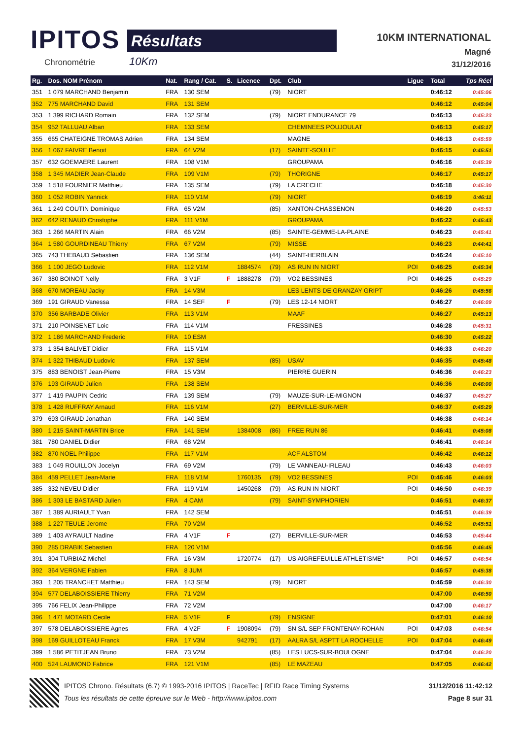IPITOS
Chronométrie
Résultats
10Km
10KM INTERNATIONAL
Magné
31/12/2016
| Rg. | Dos. NOM Prénom | Nat. | Rang / Cat. | S. | Licence | Dpt. | Club | Ligue | Total | Tps Réel |
| --- | --- | --- | --- | --- | --- | --- | --- | --- | --- | --- |
| 351 | 1 079 MARCHAND Benjamin | FRA | 130 SEM | | | (79) | NIORT | | 0:46:12 | 0:45:06 |
| 352 | 775 MARCHAND David | FRA | 131 SEM | | | | | | 0:46:12 | 0:45:04 |
| 353 | 1 399 RICHARD Romain | FRA | 132 SEM | | | (79) | NIORT ENDURANCE 79 | | 0:46:13 | 0:45:23 |
| 354 | 952 TALLUAU Alban | FRA | 133 SEM | | | | CHEMINEES POUJOULAT | | 0:46:13 | 0:45:17 |
| 355 | 665 CHATEIGNE TROMAS Adrien | FRA | 134 SEM | | | | MAGNE | | 0:46:13 | 0:45:59 |
| 356 | 1 067 FAIVRE Benoit | FRA | 64 V2M | | | (17) | SAINTE-SOULLE | | 0:46:15 | 0:45:51 |
| 357 | 632 GOEMAERE Laurent | FRA | 108 V1M | | | | GROUPAMA | | 0:46:16 | 0:45:39 |
| 358 | 1 345 MADIER Jean-Claude | FRA | 109 V1M | | | (79) | THORIGNE | | 0:46:17 | 0:45:17 |
| 359 | 1 518 FOURNIER Matthieu | FRA | 135 SEM | | | (79) | LA CRECHE | | 0:46:18 | 0:45:30 |
| 360 | 1 052 ROBIN Yannick | FRA | 110 V1M | | | (79) | NIORT | | 0:46:19 | 0:46:11 |
| 361 | 1 249 COUTIN Dominique | FRA | 65 V2M | | | (85) | XANTON-CHASSENON | | 0:46:20 | 0:45:53 |
| 362 | 642 RENAUD Christophe | FRA | 111 V1M | | | | GROUPAMA | | 0:46:22 | 0:45:43 |
| 363 | 1 266 MARTIN Alain | FRA | 66 V2M | | | (85) | SAINTE-GEMME-LA-PLAINE | | 0:46:23 | 0:45:41 |
| 364 | 1 580 GOURDINEAU Thierry | FRA | 67 V2M | | | (79) | MISSE | | 0:46:23 | 0:44:41 |
| 365 | 743 THEBAUD Sebastien | FRA | 136 SEM | | | (44) | SAINT-HERBLAIN | | 0:46:24 | 0:45:10 |
| 366 | 1 100 JEGO Ludovic | FRA | 112 V1M | | 1884574 | (79) | AS RUN IN NIORT | POI | 0:46:25 | 0:45:34 |
| 367 | 380 BOINOT Nelly | FRA | 3 V1F | F | 1888278 | (79) | VO2 BESSINES | POI | 0:46:25 | 0:45:29 |
| 368 | 670 MOREAU Jacky | FRA | 14 V3M | | | | LES LENTS DE GRANZAY GRIPT | | 0:46:26 | 0:45:56 |
| 369 | 191 GIRAUD Vanessa | FRA | 14 SEF | F | | (79) | LES 12-14 NIORT | | 0:46:27 | 0:46:09 |
| 370 | 356 BARBADE Olivier | FRA | 113 V1M | | | | MAAF | | 0:46:27 | 0:45:13 |
| 371 | 210 POINSENET Loic | FRA | 114 V1M | | | | FRESSINES | | 0:46:28 | 0:45:31 |
| 372 | 1 186 MARCHAND Frederic | FRA | 10 ESM | | | | | | 0:46:30 | 0:45:22 |
| 373 | 1 354 BALIVET Didier | FRA | 115 V1M | | | | | | 0:46:33 | 0:46:20 |
| 374 | 1 322 THIBAUD Ludovic | FRA | 137 SEM | | | (85) | USAV | | 0:46:35 | 0:45:48 |
| 375 | 883 BENOIST Jean-Pierre | FRA | 15 V3M | | | | PIERRE GUERIN | | 0:46:36 | 0:46:23 |
| 376 | 193 GIRAUD Julien | FRA | 138 SEM | | | | | | 0:46:36 | 0:46:00 |
| 377 | 1 419 PAUPIN Cedric | FRA | 139 SEM | | | (79) | MAUZE-SUR-LE-MIGNON | | 0:46:37 | 0:45:27 |
| 378 | 1 428 RUFFRAY Arnaud | FRA | 116 V1M | | | (27) | BERVILLE-SUR-MER | | 0:46:37 | 0:45:29 |
| 379 | 693 GIRAUD Jonathan | FRA | 140 SEM | | | | | | 0:46:38 | 0:46:14 |
| 380 | 1 215 SAINT-MARTIN Brice | FRA | 141 SEM | | 1384008 | (86) | FREE RUN 86 | | 0:46:41 | 0:45:08 |
| 381 | 780 DANIEL Didier | FRA | 68 V2M | | | | | | 0:46:41 | 0:46:14 |
| 382 | 870 NOEL Philippe | FRA | 117 V1M | | | | ACF ALSTOM | | 0:46:42 | 0:46:12 |
| 383 | 1 049 ROUILLON Jocelyn | FRA | 69 V2M | | | (79) | LE VANNEAU-IRLEAU | | 0:46:43 | 0:46:03 |
| 384 | 459 PELLET Jean-Marie | FRA | 118 V1M | | 1760135 | (79) | VO2 BESSINES | POI | 0:46:46 | 0:46:03 |
| 385 | 332 NEVEU Didier | FRA | 119 V1M | | 1450268 | (79) | AS RUN IN NIORT | POI | 0:46:50 | 0:46:39 |
| 386 | 1 303 LE BASTARD Julien | FRA | 4 CAM | | | (79) | SAINT-SYMPHORIEN | | 0:46:51 | 0:46:37 |
| 387 | 1 389 AURIAULT Yvan | FRA | 142 SEM | | | | | | 0:46:51 | 0:46:39 |
| 388 | 1 227 TEULE Jerome | FRA | 70 V2M | | | | | | 0:46:52 | 0:45:51 |
| 389 | 1 403 AYRAULT Nadine | FRA | 4 V1F | F | | (27) | BERVILLE-SUR-MER | | 0:46:53 | 0:45:44 |
| 390 | 285 DRABIK Sebastien | FRA | 120 V1M | | | | | | 0:46:56 | 0:46:45 |
| 391 | 304 TURBIAZ Michel | FRA | 16 V3M | | 1720774 | (17) | US AIGREFEUILLE ATHLETISME* | POI | 0:46:57 | 0:46:54 |
| 392 | 364 VERGNE Fabien | FRA | 8 JUM | | | | | | 0:46:57 | 0:45:38 |
| 393 | 1 205 TRANCHET Matthieu | FRA | 143 SEM | | | (79) | NIORT | | 0:46:59 | 0:46:30 |
| 394 | 577 DELABOISSIERE Thierry | FRA | 71 V2M | | | | | | 0:47:00 | 0:46:50 |
| 395 | 766 FELIX Jean-Philippe | FRA | 72 V2M | | | | | | 0:47:00 | 0:46:17 |
| 396 | 1 471 MOTARD Cecile | FRA | 5 V1F | F | | (79) | ENSIGNE | | 0:47:01 | 0:46:10 |
| 397 | 578 DELABOISSIERE Agnes | FRA | 4 V2F | F | 1908094 | (79) | SN S/L SEP FRONTENAY-ROHAN | POI | 0:47:03 | 0:46:54 |
| 398 | 169 GUILLOTEAU Franck | FRA | 17 V3M | | 942791 | (17) | AALRA S/L ASPTT LA ROCHELLE | POI | 0:47:04 | 0:46:49 |
| 399 | 1 586 PETITJEAN Bruno | FRA | 73 V2M | | | (85) | LES LUCS-SUR-BOULOGNE | | 0:47:04 | 0:46:20 |
| 400 | 524 LAUMOND Fabrice | FRA | 121 V1M | | | (85) | LE MAZEAU | | 0:47:05 | 0:46:42 |
IPITOS Chrono. Résultats (6.7) © 1993-2016 IPITOS | RaceTec | RFID Race Timing Systems 31/12/2016 11:42:12
Tous les résultats de cette épreuve sur le Web - http://www.ipitos.com Page 8 sur 31